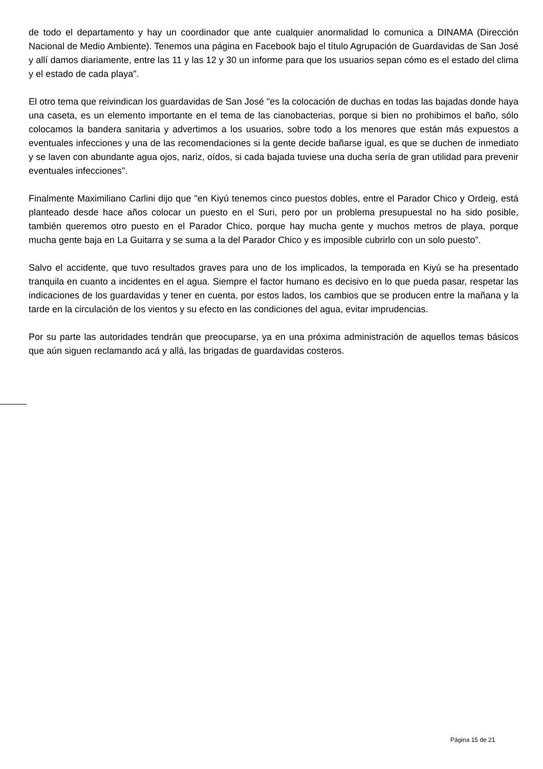de todo el departamento y hay un coordinador que ante cualquier anormalidad lo comunica a DINAMA (Dirección Nacional de Medio Ambiente). Tenemos una página en Facebook bajo el título Agrupación de Guardavidas de San José y allí damos diariamente, entre las 11 y las 12 y 30 un informe para que los usuarios sepan cómo es el estado del clima y el estado de cada playa".
El otro tema que reivindican los guardavidas de San José "es la colocación de duchas en todas las bajadas donde haya una caseta, es un elemento importante en el tema de las cianobacterias, porque si bien no prohibimos el baño, sólo colocamos la bandera sanitaria y advertimos a los usuarios, sobre todo a los menores que están más expuestos a eventuales infecciones y una de las recomendaciones si la gente decide bañarse igual, es que se duchen de inmediato y se laven con abundante agua ojos, nariz, oídos, si cada bajada tuviese una ducha sería de gran utilidad para prevenir eventuales infecciones".
Finalmente Maximiliano Carlini dijo que "en Kiyú tenemos cinco puestos dobles, entre el Parador Chico y Ordeig, está planteado desde hace años colocar un puesto en el Suri, pero por un problema presupuestal no ha sido posible, también queremos otro puesto en el Parador Chico, porque hay mucha gente y muchos metros de playa, porque mucha gente baja en La Guitarra y se suma a la del Parador Chico y es imposible cubrirlo con un solo puesto".
Salvo el accidente, que tuvo resultados graves para uno de los implicados, la temporada en Kiyú se ha presentado tranquila en cuanto a incidentes en el agua. Siempre el factor humano es decisivo en lo que pueda pasar, respetar las indicaciones de los guardavidas y tener en cuenta, por estos lados, los cambios que se producen entre la mañana y la tarde en la circulación de los vientos y su efecto en las condiciones del agua, evitar imprudencias.
Por su parte las autoridades tendrán que preocuparse, ya en una próxima administración de aquellos temas básicos que aún siguen reclamando acá y allá, las brigadas de guardavidas costeros.
Página 15 de 21